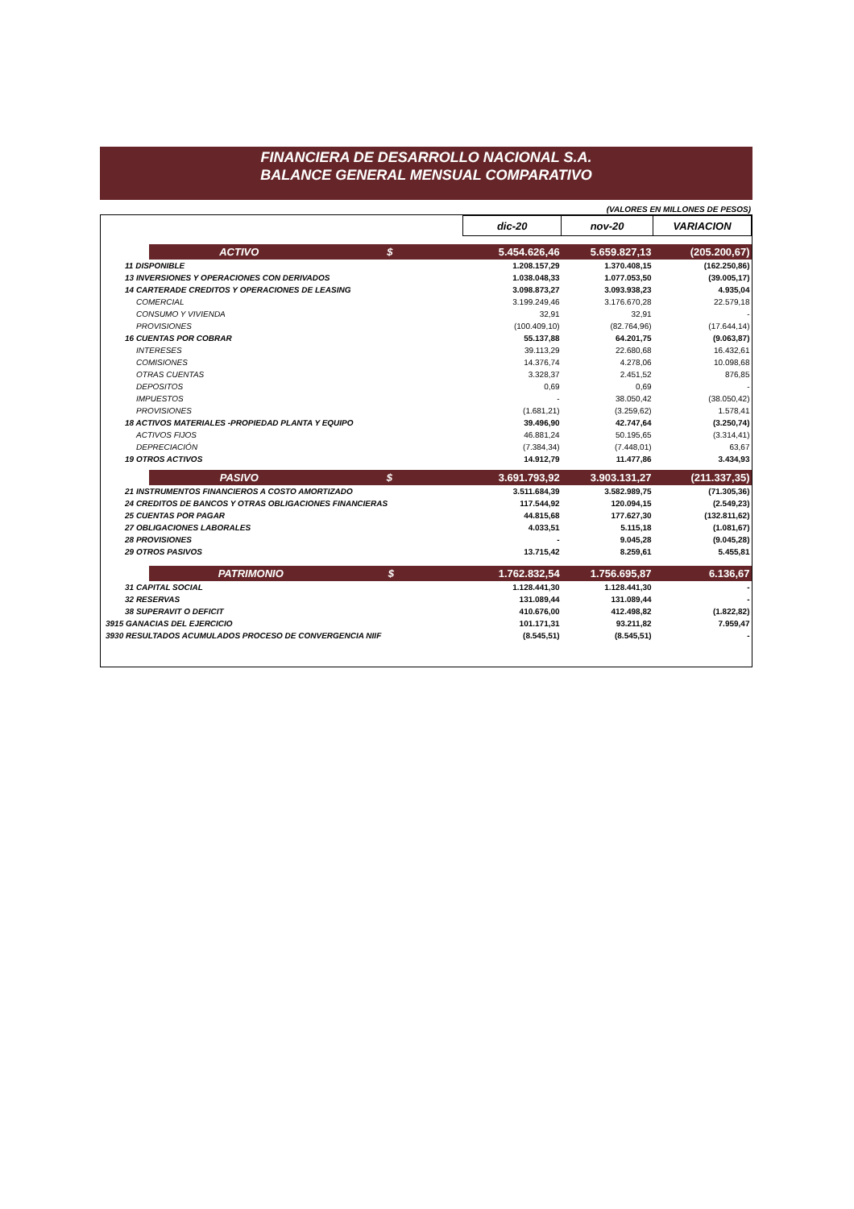FINANCIERA DE DESARROLLO NACIONAL S.A.
BALANCE GENERAL MENSUAL COMPARATIVO
(VALORES EN MILLONES DE PESOS)
| | | dic-20 | nov-20 | VARIACION |
| | ACTIVO $ | 5.454.626,46 | 5.659.827,13 | (205.200,67) |
| 11 DISPONIBLE | | 1.208.157,29 | 1.370.408,15 | (162.250,86) |
| 13 INVERSIONES Y OPERACIONES CON DERIVADOS | | 1.038.048,33 | 1.077.053,50 | (39.005,17) |
| 14 CARTERADE CREDITOS Y OPERACIONES DE LEASING | | 3.098.873,27 | 3.093.938,23 | 4.935,04 |
| COMERCIAL | | 3.199.249,46 | 3.176.670,28 | 22.579,18 |
| CONSUMO Y VIVIENDA | | 32,91 | 32,91 | - |
| PROVISIONES | | (100.409,10) | (82.764,96) | (17.644,14) |
| 16 CUENTAS POR COBRAR | | 55.137,88 | 64.201,75 | (9.063,87) |
| INTERESES | | 39.113,29 | 22.680,68 | 16.432,61 |
| COMISIONES | | 14.376,74 | 4.278,06 | 10.098,68 |
| OTRAS CUENTAS | | 3.328,37 | 2.451,52 | 876,85 |
| DEPOSITOS | | 0,69 | 0,69 | - |
| IMPUESTOS | | - | 38.050,42 | (38.050,42) |
| PROVISIONES | | (1.681,21) | (3.259,62) | 1.578,41 |
| 18 ACTIVOS MATERIALES -PROPIEDAD PLANTA Y EQUIPO | | 39.496,90 | 42.747,64 | (3.250,74) |
| ACTIVOS FIJOS | | 46.881,24 | 50.195,65 | (3.314,41) |
| DEPRECIACIÓN | | (7.384,34) | (7.448,01) | 63,67 |
| 19 OTROS ACTIVOS | | 14.912,79 | 11.477,86 | 3.434,93 |
| | PASIVO $ | 3.691.793,92 | 3.903.131,27 | (211.337,35) |
| 21 INSTRUMENTOS FINANCIEROS A COSTO AMORTIZADO | | 3.511.684,39 | 3.582.989,75 | (71.305,36) |
| 24 CREDITOS DE BANCOS Y OTRAS OBLIGACIONES FINANCIERAS | | 117.544,92 | 120.094,15 | (2.549,23) |
| 25 CUENTAS POR PAGAR | | 44.815,68 | 177.627,30 | (132.811,62) |
| 27 OBLIGACIONES LABORALES | | 4.033,51 | 5.115,18 | (1.081,67) |
| 28 PROVISIONES | | - | 9.045,28 | (9.045,28) |
| 29 OTROS PASIVOS | | 13.715,42 | 8.259,61 | 5.455,81 |
| | PATRIMONIO $ | 1.762.832,54 | 1.756.695,87 | 6.136,67 |
| 31 CAPITAL SOCIAL | | 1.128.441,30 | 1.128.441,30 | - |
| 32 RESERVAS | | 131.089,44 | 131.089,44 | - |
| 38 SUPERAVIT O DEFICIT | | 410.676,00 | 412.498,82 | (1.822,82) |
| 3915 GANACIAS DEL EJERCICIO | | 101.171,31 | 93.211,82 | 7.959,47 |
| 3930 RESULTADOS ACUMULADOS PROCESO DE CONVERGENCIA NIIF | | (8.545,51) | (8.545,51) | - |